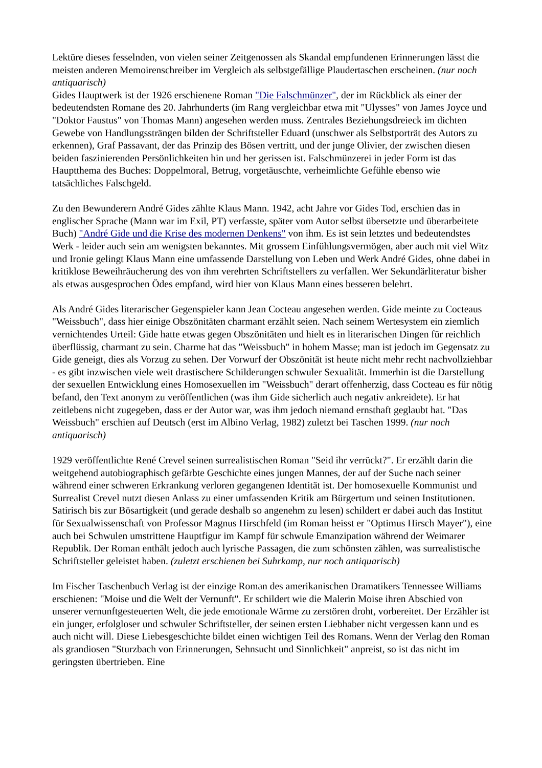Lektüre dieses fesselnden, von vielen seiner Zeitgenossen als Skandal empfundenen Erinnerungen lässt die meisten anderen Memoirenschreiber im Vergleich als selbstgefällige Plaudertaschen erscheinen. (nur noch antiquarisch)
Gides Hauptwerk ist der 1926 erschienene Roman "Die Falschmünzer", der im Rückblick als einer der bedeutendsten Romane des 20. Jahrhunderts (im Rang vergleichbar etwa mit "Ulysses" von James Joyce und "Doktor Faustus" von Thomas Mann) angesehen werden muss. Zentrales Beziehungsdreieck im dichten Gewebe von Handlungssträngen bilden der Schriftsteller Eduard (unschwer als Selbstporträt des Autors zu erkennen), Graf Passavant, der das Prinzip des Bösen vertritt, und der junge Olivier, der zwischen diesen beiden faszinierenden Persönlichkeiten hin und her gerissen ist. Falschmünzerei in jeder Form ist das Hauptthema des Buches: Doppelmoral, Betrug, vorgetäuschte, verheimlichte Gefühle ebenso wie tatsächliches Falschgeld.
Zu den Bewunderern André Gides zählte Klaus Mann. 1942, acht Jahre vor Gides Tod, erschien das in englischer Sprache (Mann war im Exil, PT) verfasste, später vom Autor selbst übersetzte und überarbeitete Buch) "André Gide und die Krise des modernen Denkens" von ihm. Es ist sein letztes und bedeutendstes Werk - leider auch sein am wenigsten bekanntes. Mit grossem Einfühlungsvermögen, aber auch mit viel Witz und Ironie gelingt Klaus Mann eine umfassende Darstellung von Leben und Werk André Gides, ohne dabei in kritiklose Beweihräucherung des von ihm verehrten Schriftstellers zu verfallen. Wer Sekundärliteratur bisher als etwas ausgesprochen Ödes empfand, wird hier von Klaus Mann eines besseren belehrt.
Als André Gides literarischer Gegenspieler kann Jean Cocteau angesehen werden. Gide meinte zu Cocteaus "Weissbuch", dass hier einige Obszönitäten charmant erzählt seien. Nach seinem Wertesystem ein ziemlich vernichtendes Urteil: Gide hatte etwas gegen Obszönitäten und hielt es in literarischen Dingen für reichlich überflüssig, charmant zu sein. Charme hat das "Weissbuch" in hohem Masse; man ist jedoch im Gegensatz zu Gide geneigt, dies als Vorzug zu sehen. Der Vorwurf der Obszönität ist heute nicht mehr recht nachvollziehbar - es gibt inzwischen viele weit drastischere Schilderungen schwuler Sexualität. Immerhin ist die Darstellung der sexuellen Entwicklung eines Homosexuellen im "Weissbuch" derart offenherzig, dass Cocteau es für nötig befand, den Text anonym zu veröffentlichen (was ihm Gide sicherlich auch negativ ankreidete). Er hat zeitlebens nicht zugegeben, dass er der Autor war, was ihm jedoch niemand ernsthaft geglaubt hat. "Das Weissbuch" erschien auf Deutsch (erst im Albino Verlag, 1982) zuletzt bei Taschen 1999. (nur noch antiquarisch)
1929 veröffentlichte René Crevel seinen surrealistischen Roman "Seid ihr verrückt?". Er erzählt darin die weitgehend autobiographisch gefärbte Geschichte eines jungen Mannes, der auf der Suche nach seiner während einer schweren Erkrankung verloren gegangenen Identität ist. Der homosexuelle Kommunist und Surrealist Crevel nutzt diesen Anlass zu einer umfassenden Kritik am Bürgertum und seinen Institutionen. Satirisch bis zur Bösartigkeit (und gerade deshalb so angenehm zu lesen) schildert er dabei auch das Institut für Sexualwissenschaft von Professor Magnus Hirschfeld (im Roman heisst er "Optimus Hirsch Mayer"), eine auch bei Schwulen umstrittene Hauptfigur im Kampf für schwule Emanzipation während der Weimarer Republik. Der Roman enthält jedoch auch lyrische Passagen, die zum schönsten zählen, was surrealistische Schriftsteller geleistet haben. (zuletzt erschienen bei Suhrkamp, nur noch antiquarisch)
Im Fischer Taschenbuch Verlag ist der einzige Roman des amerikanischen Dramatikers Tennessee Williams erschienen: "Moise und die Welt der Vernunft". Er schildert wie die Malerin Moise ihren Abschied von unserer vernunftgesteuerten Welt, die jede emotionale Wärme zu zerstören droht, vorbereitet. Der Erzähler ist ein junger, erfolgloser und schwuler Schriftsteller, der seinen ersten Liebhaber nicht vergessen kann und es auch nicht will. Diese Liebesgeschichte bildet einen wichtigen Teil des Romans. Wenn der Verlag den Roman als grandiosen "Sturzbach von Erinnerungen, Sehnsucht und Sinnlichkeit" anpreist, so ist das nicht im geringsten übertrieben. Eine